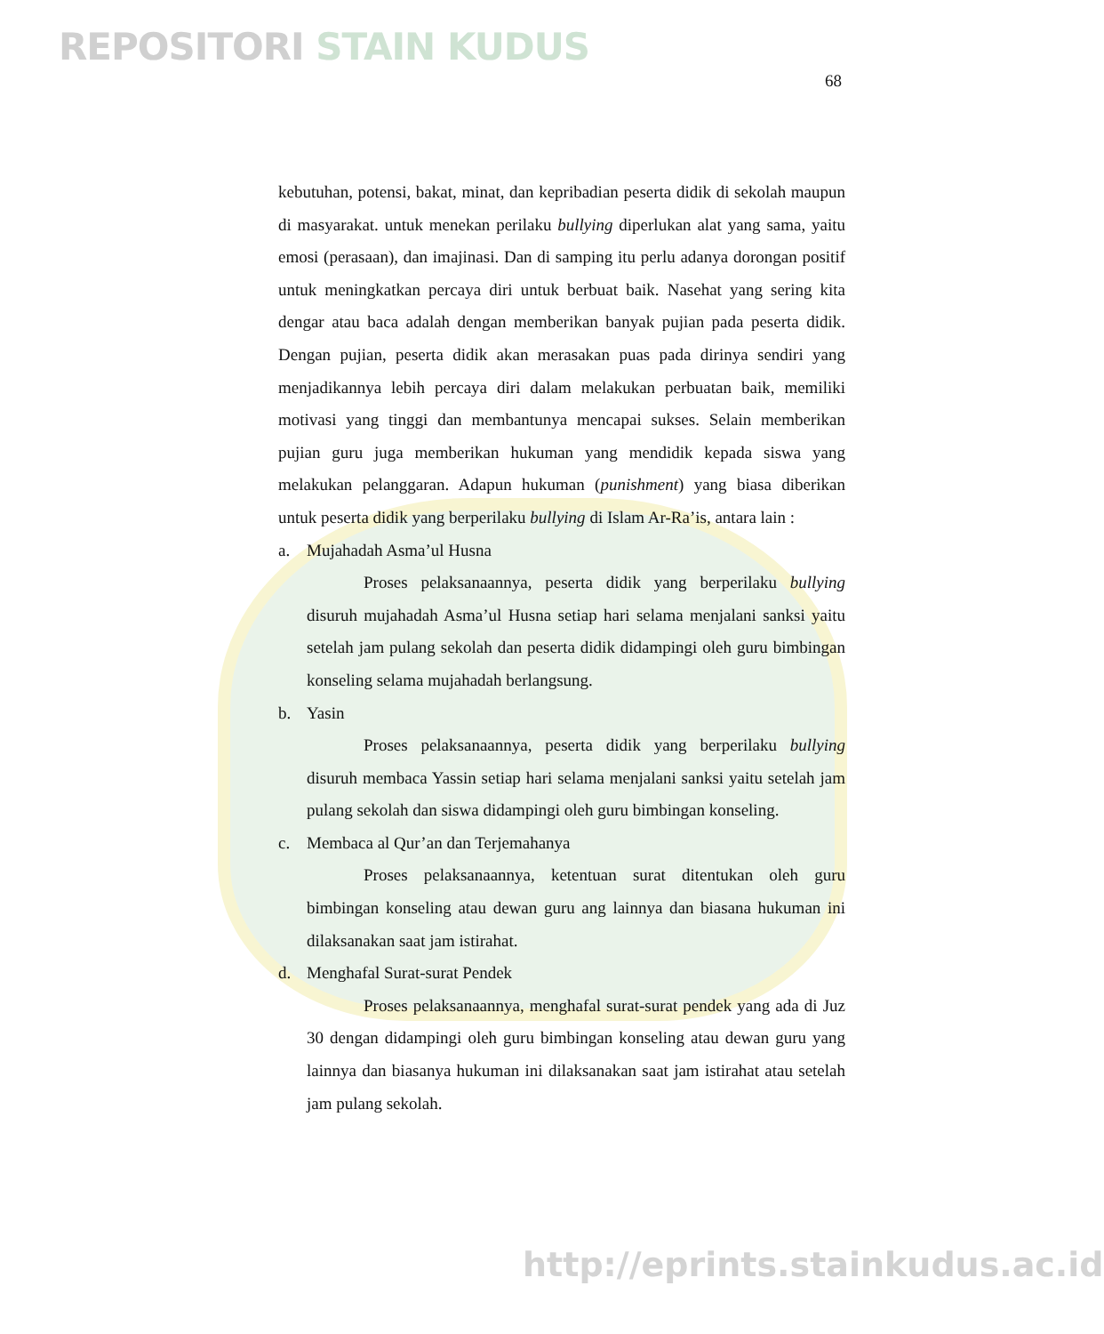REPOSITORI STAIN KUDUS
68
kebutuhan, potensi, bakat, minat, dan kepribadian peserta didik di sekolah maupun di masyarakat. untuk menekan perilaku bullying diperlukan alat yang sama, yaitu emosi (perasaan), dan imajinasi. Dan di samping itu perlu adanya dorongan positif untuk meningkatkan percaya diri untuk berbuat baik. Nasehat yang sering kita dengar atau baca adalah dengan memberikan banyak pujian pada peserta didik. Dengan pujian, peserta didik akan merasakan puas pada dirinya sendiri yang menjadikannya lebih percaya diri dalam melakukan perbuatan baik, memiliki motivasi yang tinggi dan membantunya mencapai sukses. Selain memberikan pujian guru juga memberikan hukuman yang mendidik kepada siswa yang melakukan pelanggaran. Adapun hukuman (punishment) yang biasa diberikan untuk peserta didik yang berperilaku bullying di Islam Ar-Ra’is, antara lain :
a. Mujahadah Asma’ul Husna
Proses pelaksanaannya, peserta didik yang berperilaku bullying disuruh mujahadah Asma’ul Husna setiap hari selama menjalani sanksi yaitu setelah jam pulang sekolah dan peserta didik didampingi oleh guru bimbingan konseling selama mujahadah berlangsung.
b. Yasin
Proses pelaksanaannya, peserta didik yang berperilaku bullying disuruh membaca Yassin setiap hari selama menjalani sanksi yaitu setelah jam pulang sekolah dan siswa didampingi oleh guru bimbingan konseling.
c. Membaca al Qur’an dan Terjemahanya
Proses pelaksanaannya, ketentuan surat ditentukan oleh guru bimbingan konseling atau dewan guru ang lainnya dan biasana hukuman ini dilaksanakan saat jam istirahat.
d. Menghafal Surat-surat Pendek
Proses pelaksanaannya, menghafal surat-surat pendek yang ada di Juz 30 dengan didampingi oleh guru bimbingan konseling atau dewan guru yang lainnya dan biasanya hukuman ini dilaksanakan saat jam istirahat atau setelah jam pulang sekolah.
http://eprints.stainkudus.ac.id